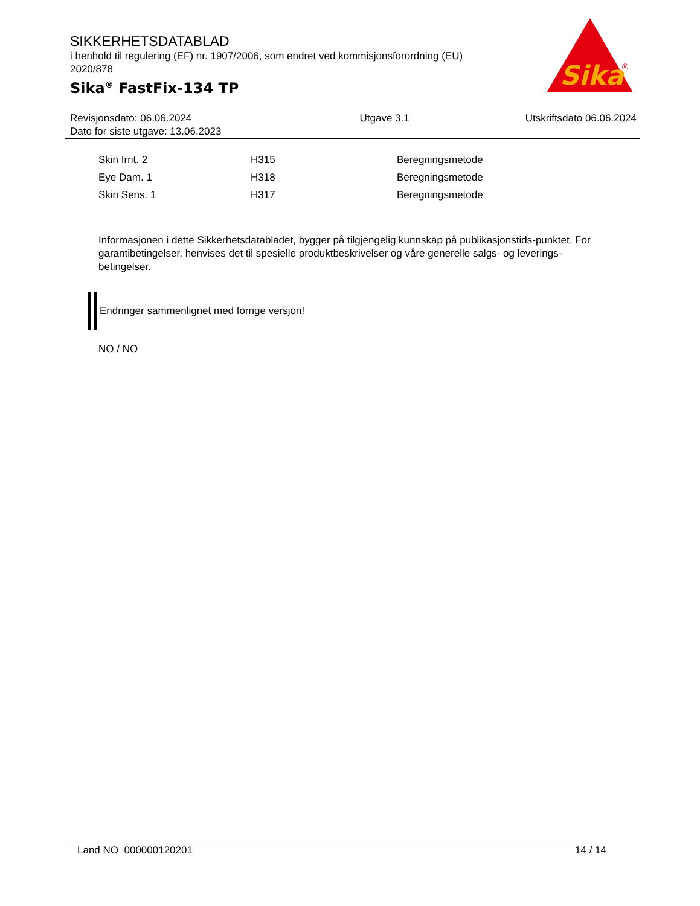SIKKERHETSDATABLAD
i henhold til regulering (EF) nr. 1907/2006, som endret ved kommisjonsforordning (EU) 2020/878
Sika<sup>®</sup> FastFix-134 TP
Sika
®
| Revisjonsdato: 06.06.2024 Dato for siste utgave: 13.06.2023 | Utgave 3.1 | Utskriftsdato 06.06.2024 |
| Skin Irrit. 2 | H315 | Beregningsmetode |
| Eye Dam. 1 | H318 | Beregningsmetode |
| Skin Sens. 1 | H317 | Beregningsmetode |
Informasjonen i dette Sikkerhetsdatabladet, bygger på tilgjengelig kunnskap på publikasjonstids-punktet. For garantibetingelser, henvises det til spesielle produktbeskrivelser og våre generelle salgs- og leverings- betingelser.
Endringer sammenlignet med forrige versjon!
NO / NO
Land NO 000000120201 14 / 14